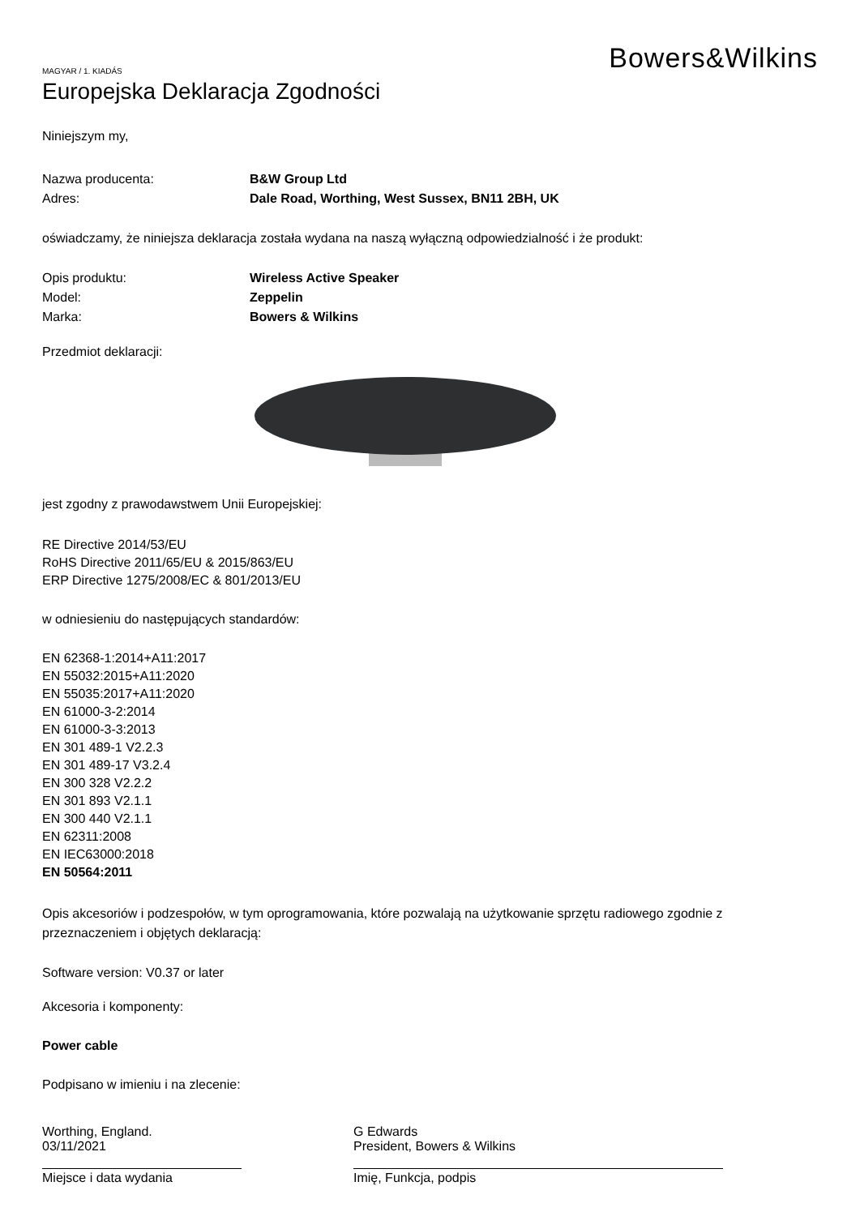Bowers&Wilkins
MAGYAR / 1. KIADÁS
Europejska Deklaracja Zgodności
Niniejszym my,
Nazwa producenta: B&W Group Ltd
Adres: Dale Road, Worthing, West Sussex, BN11 2BH, UK
oświadczamy, że niniejsza deklaracja została wydana na naszą wyłączną odpowiedzialność i że produkt:
Opis produktu: Wireless Active Speaker
Model: Zeppelin
Marka: Bowers & Wilkins
Przedmiot deklaracji:
jest zgodny z prawodawstwem Unii Europejskiej:
RE Directive 2014/53/EU
RoHS Directive 2011/65/EU & 2015/863/EU
ERP Directive 1275/2008/EC & 801/2013/EU
w odniesieniu do następujących standardów:
EN 62368-1:2014+A11:2017
EN 55032:2015+A11:2020
EN 55035:2017+A11:2020
EN 61000-3-2:2014
EN 61000-3-3:2013
EN 301 489-1 V2.2.3
EN 301 489-17 V3.2.4
EN 300 328 V2.2.2
EN 301 893 V2.1.1
EN 300 440 V2.1.1
EN 62311:2008
EN IEC63000:2018
EN 50564:2011
Opis akcesoriów i podzespołów, w tym oprogramowania, które pozwalają na użytkowanie sprzętu radiowego zgodnie z przeznaczeniem i objętych deklaracją:
Software version: V0.37 or later
Akcesoria i komponenty:
Power cable
Podpisano w imieniu i na zlecenie:
Worthing, England.
03/11/2021
Miejsce i data wydania
G Edwards
President, Bowers & Wilkins
Imię, Funkcja, podpis